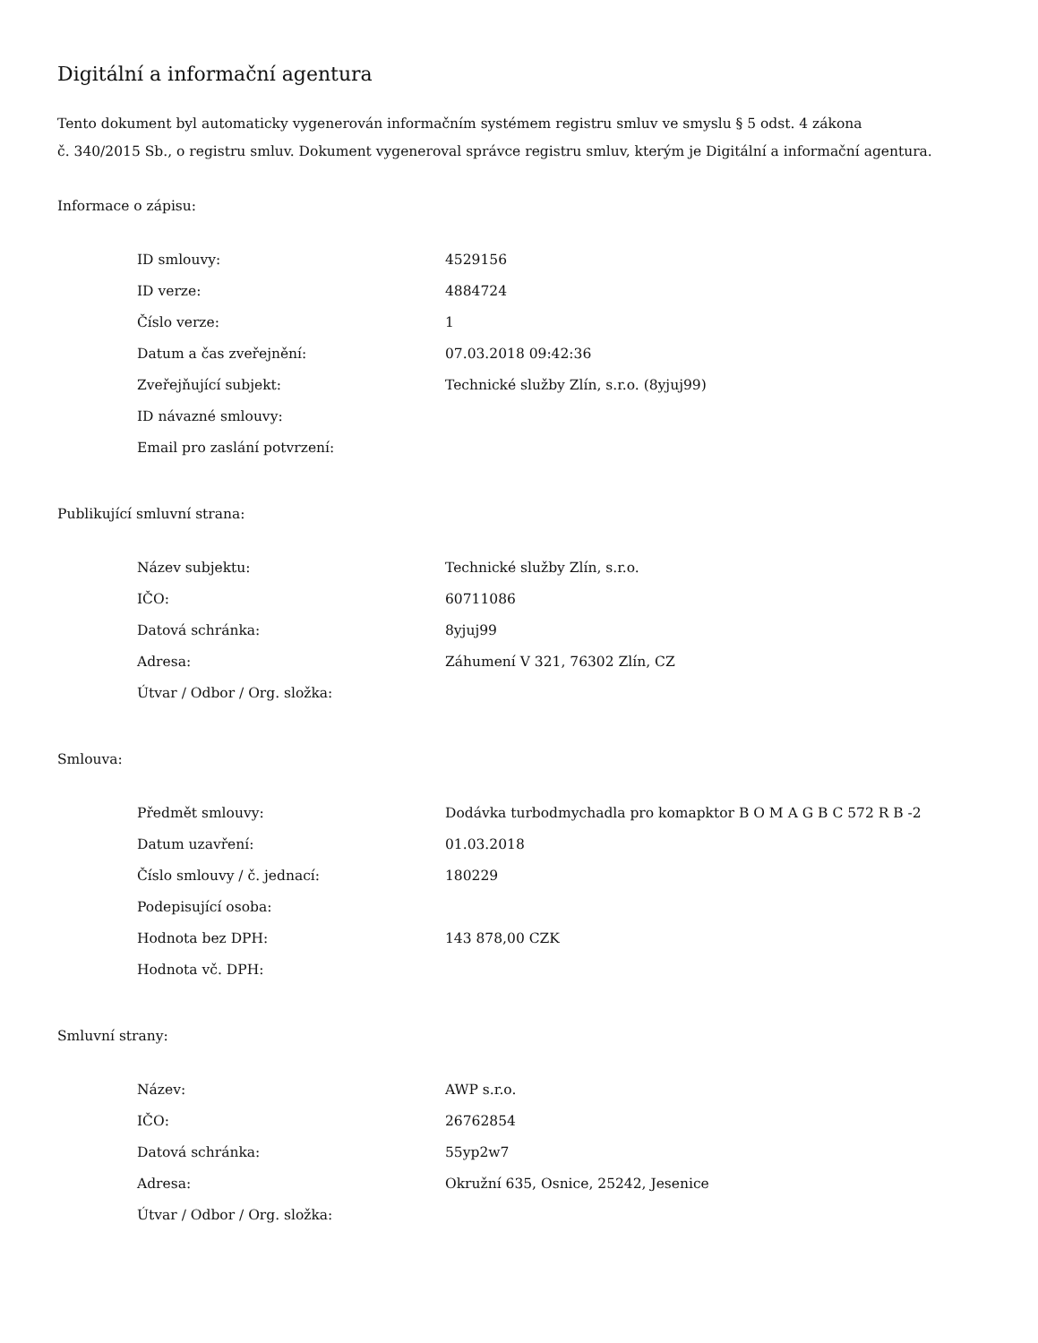Digitální a informační agentura
Tento dokument byl automaticky vygenerován informačním systémem registru smluv ve smyslu § 5 odst. 4 zákona
č. 340/2015 Sb., o registru smluv. Dokument vygeneroval správce registru smluv, kterým je Digitální a informační agentura.
Informace o zápisu:
| ID smlouvy: | 4529156 |
| ID verze: | 4884724 |
| Číslo verze: | 1 |
| Datum a čas zveřejnění: | 07.03.2018 09:42:36 |
| Zveřejňující subjekt: | Technické služby Zlín, s.r.o. (8yjuj99) |
| ID návazné smlouvy: | |
| Email pro zaslání potvrzení: | |
Publikující smluvní strana:
| Název subjektu: | Technické služby Zlín, s.r.o. |
| IČO: | 60711086 |
| Datová schránka: | 8yjuj99 |
| Adresa: | Záhumení V 321, 76302 Zlín, CZ |
| Útvar / Odbor / Org. složka: | |
Smlouva:
| Předmět smlouvy: | Dodávka turbodmychadla pro komapktor B O M A G B C 572 R B -2 |
| Datum uzavření: | 01.03.2018 |
| Číslo smlouvy / č. jednací: | 180229 |
| Podepisující osoba: | |
| Hodnota bez DPH: | 143 878,00 CZK |
| Hodnota vč. DPH: | |
Smluvní strany:
| Název: | AWP s.r.o. |
| IČO: | 26762854 |
| Datová schránka: | 55yp2w7 |
| Adresa: | Okružní 635, Osnice, 25242, Jesenice |
| Útvar / Odbor / Org. složka: | |